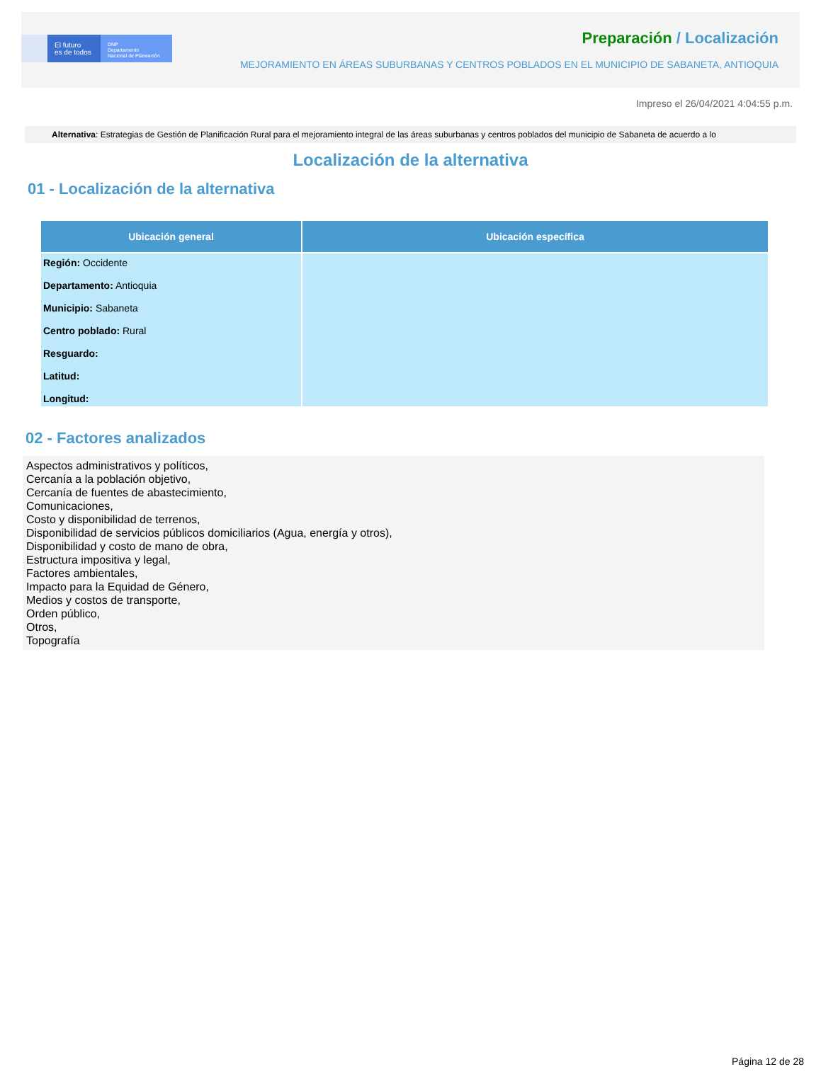El futuro
es de todos
DNP
Departamento
Nacional de Planeación
Preparación / Localización
MEJORAMIENTO EN ÁREAS SUBURBANAS Y CENTROS POBLADOS EN EL MUNICIPIO DE SABANETA, ANTIOQUIA
Impreso el 26/04/2021 4:04:55 p.m.
Alternativa: Estrategias de Gestión de Planificación Rural para el mejoramiento integral de las áreas suburbanas y centros poblados del municipio de Sabaneta de acuerdo a lo
Localización de la alternativa
01 - Localización de la alternativa
| Ubicación general | Ubicación específica |
| --- | --- |
| Región: Occidente Departamento: Antioquia Municipio: Sabaneta Centro poblado: Rural Resguardo: Latitud: Longitud: | |
02 - Factores analizados
Aspectos administrativos y políticos,
Cercanía a la población objetivo,
Cercanía de fuentes de abastecimiento,
Comunicaciones,
Costo y disponibilidad de terrenos,
Disponibilidad de servicios públicos domiciliarios (Agua, energía y otros),
Disponibilidad y costo de mano de obra,
Estructura impositiva y legal,
Factores ambientales,
Impacto para la Equidad de Género,
Medios y costos de transporte,
Orden público,
Otros,
Topografía
Página 12 de 28